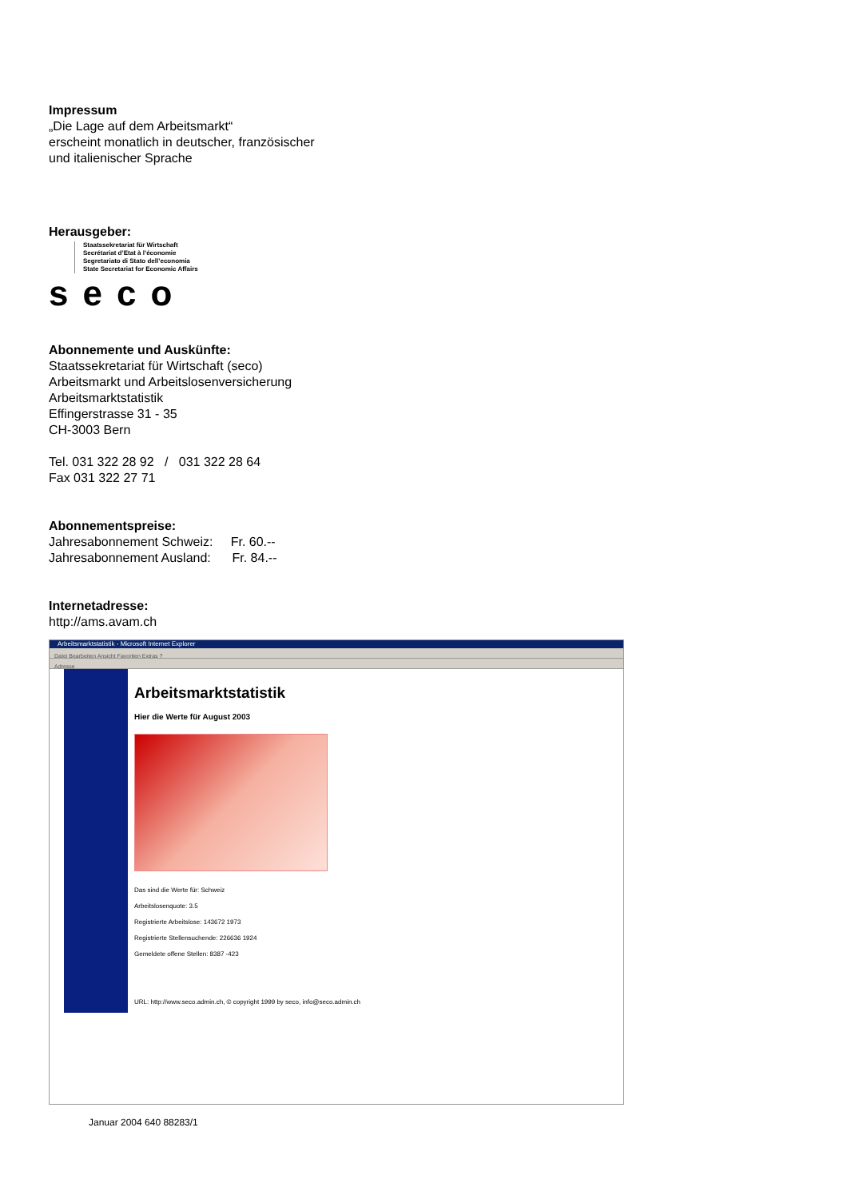Impressum
„Die Lage auf dem Arbeitsmarkt“
erscheint monatlich in deutscher, französischer
und italienischer Sprache
Herausgeber:
Staatssekretariat für Wirtschaft
Secrétariat d’Etat à l’économie
Segretariato di Stato dell’economia
State Secretariat for Economic Affairs
seco
Abonnemente und Auskünfte:
Staatssekretariat für Wirtschaft (seco)
Arbeitsmarkt und Arbeitslosenversicherung
Arbeitsmarktstatistik
Effingerstrasse 31 - 35
CH-3003 Bern
Tel. 031 322 28 92 / 031 322 28 64
Fax 031 322 27 71
Abonnementspreise:
Jahresabonnement Schweiz: Fr. 60.--
Jahresabonnement Ausland: Fr. 84.--
Internetadresse:
http://ams.avam.ch
Arbeitsmarktstatistik - Microsoft Internet Explorer
Datei Bearbeiten Ansicht Favoriten Extras ?
Adresse
Arbeitsmarktstatistik
Hier die Werte für August 2003
Das sind die Werte für: Schweiz
Arbeitslosenquote: 3.5
Registrierte Arbeitslose: 143672 1973
Registrierte Stellensuchende: 226636 1924
Gemeldete offene Stellen: 8387 -423
URL: http://www.seco.admin.ch, © copyright 1999 by seco, info@seco.admin.ch
Januar 2004 640 88283/1